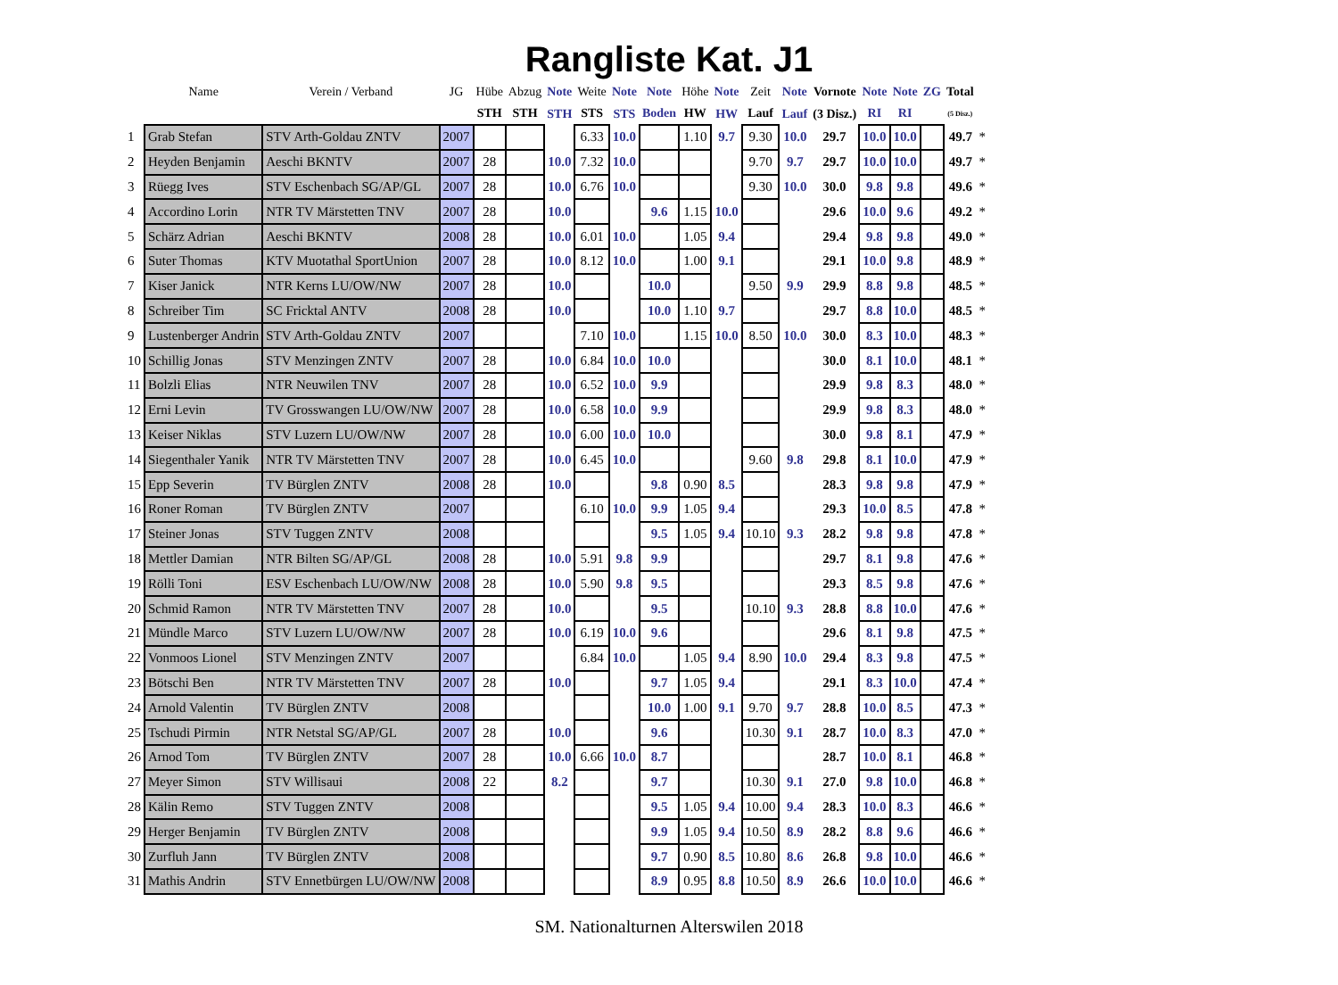Rangliste Kat. J1
| | Name | Verein / Verband | JG | Hübe | Abzug | Note | Weite | Note | Note | Höhe | Note | Zeit | Note | Vornote | Note | Note | ZG | Total | |
| --- | --- | --- | --- | --- | --- | --- | --- | --- | --- | --- | --- | --- | --- | --- | --- | --- | --- | --- | --- |
| | | | | STH | STH | STH | STS | STS | Boden | HW | HW | Lauf | Lauf | (3 Disz.) | RI | RI | | (5 Disz.) | |
| 1 | Grab Stefan | STV Arth-Goldau ZNTV | 2007 | | | | 6.33 | 10.0 | | 1.10 | 9.7 | 9.30 | 10.0 | 29.7 | 10.0 | 10.0 | | 49.7 | * |
| 2 | Heyden Benjamin | Aeschi BKNTV | 2007 | 28 | | 10.0 | 7.32 | 10.0 | | | | 9.70 | 9.7 | 29.7 | 10.0 | 10.0 | | 49.7 | * |
| 3 | Rüegg Ives | STV Eschenbach SG/AP/GL | 2007 | 28 | | 10.0 | 6.76 | 10.0 | | | | 9.30 | 10.0 | 30.0 | 9.8 | 9.8 | | 49.6 | * |
| 4 | Accordino Lorin | NTR TV Märstetten TNV | 2007 | 28 | | 10.0 | | | 9.6 | 1.15 | 10.0 | | | 29.6 | 10.0 | 9.6 | | 49.2 | * |
| 5 | Schärz Adrian | Aeschi BKNTV | 2008 | 28 | | 10.0 | 6.01 | 10.0 | | 1.05 | 9.4 | | | 29.4 | 9.8 | 9.8 | | 49.0 | * |
| 6 | Suter Thomas | KTV Muotathal SportUnion | 2007 | 28 | | 10.0 | 8.12 | 10.0 | | 1.00 | 9.1 | | | 29.1 | 10.0 | 9.8 | | 48.9 | * |
| 7 | Kiser Janick | NTR Kerns LU/OW/NW | 2007 | 28 | | 10.0 | | | 10.0 | | | 9.50 | 9.9 | 29.9 | 8.8 | 9.8 | | 48.5 | * |
| 8 | Schreiber Tim | SC Fricktal ANTV | 2008 | 28 | | 10.0 | | | 10.0 | 1.10 | 9.7 | | | 29.7 | 8.8 | 10.0 | | 48.5 | * |
| 9 | Lustenberger Andrin | STV Arth-Goldau ZNTV | 2007 | | | | 7.10 | 10.0 | | 1.15 | 10.0 | 8.50 | 10.0 | 30.0 | 8.3 | 10.0 | | 48.3 | * |
| 10 | Schillig Jonas | STV Menzingen ZNTV | 2007 | 28 | | 10.0 | 6.84 | 10.0 | 10.0 | | | | | 30.0 | 8.1 | 10.0 | | 48.1 | * |
| 11 | Bolzli Elias | NTR Neuwilen TNV | 2007 | 28 | | 10.0 | 6.52 | 10.0 | 9.9 | | | | | 29.9 | 9.8 | 8.3 | | 48.0 | * |
| 12 | Erni Levin | TV Grosswangen LU/OW/NW | 2007 | 28 | | 10.0 | 6.58 | 10.0 | 9.9 | | | | | 29.9 | 9.8 | 8.3 | | 48.0 | * |
| 13 | Keiser Niklas | STV Luzern LU/OW/NW | 2007 | 28 | | 10.0 | 6.00 | 10.0 | 10.0 | | | | | 30.0 | 9.8 | 8.1 | | 47.9 | * |
| 14 | Siegenthaler Yanik | NTR TV Märstetten TNV | 2007 | 28 | | 10.0 | 6.45 | 10.0 | | | | 9.60 | 9.8 | 29.8 | 8.1 | 10.0 | | 47.9 | * |
| 15 | Epp Severin | TV Bürglen ZNTV | 2008 | 28 | | 10.0 | | | 9.8 | 0.90 | 8.5 | | | 28.3 | 9.8 | 9.8 | | 47.9 | * |
| 16 | Roner Roman | TV Bürglen ZNTV | 2007 | | | | 6.10 | 10.0 | 9.9 | 1.05 | 9.4 | | | 29.3 | 10.0 | 8.5 | | 47.8 | * |
| 17 | Steiner Jonas | STV Tuggen ZNTV | 2008 | | | | | | 9.5 | 1.05 | 9.4 | 10.10 | 9.3 | 28.2 | 9.8 | 9.8 | | 47.8 | * |
| 18 | Mettler Damian | NTR Bilten SG/AP/GL | 2008 | 28 | | 10.0 | 5.91 | 9.8 | 9.9 | | | | | 29.7 | 8.1 | 9.8 | | 47.6 | * |
| 19 | Rölli Toni | ESV Eschenbach LU/OW/NW | 2008 | 28 | | 10.0 | 5.90 | 9.8 | 9.5 | | | | | 29.3 | 8.5 | 9.8 | | 47.6 | * |
| 20 | Schmid Ramon | NTR TV Märstetten TNV | 2007 | 28 | | 10.0 | | | 9.5 | | | 10.10 | 9.3 | 28.8 | 8.8 | 10.0 | | 47.6 | * |
| 21 | Mündle Marco | STV Luzern LU/OW/NW | 2007 | 28 | | 10.0 | 6.19 | 10.0 | 9.6 | | | | | 29.6 | 8.1 | 9.8 | | 47.5 | * |
| 22 | Vonmoos Lionel | STV Menzingen ZNTV | 2007 | | | | 6.84 | 10.0 | | 1.05 | 9.4 | 8.90 | 10.0 | 29.4 | 8.3 | 9.8 | | 47.5 | * |
| 23 | Bötschi Ben | NTR TV Märstetten TNV | 2007 | 28 | | 10.0 | | | 9.7 | 1.05 | 9.4 | | | 29.1 | 8.3 | 10.0 | | 47.4 | * |
| 24 | Arnold Valentin | TV Bürglen ZNTV | 2008 | | | | | | 10.0 | 1.00 | 9.1 | 9.70 | 9.7 | 28.8 | 10.0 | 8.5 | | 47.3 | * |
| 25 | Tschudi Pirmin | NTR Netstal SG/AP/GL | 2007 | 28 | | 10.0 | | | 9.6 | | | 10.30 | 9.1 | 28.7 | 10.0 | 8.3 | | 47.0 | * |
| 26 | Arnod Tom | TV Bürglen ZNTV | 2007 | 28 | | 10.0 | 6.66 | 10.0 | 8.7 | | | | | 28.7 | 10.0 | 8.1 | | 46.8 | * |
| 27 | Meyer Simon | STV Willisaui | 2008 | 22 | | 8.2 | | | 9.7 | | | 10.30 | 9.1 | 27.0 | 9.8 | 10.0 | | 46.8 | * |
| 28 | Kälin Remo | STV Tuggen ZNTV | 2008 | | | | | | 9.5 | 1.05 | 9.4 | 10.00 | 9.4 | 28.3 | 10.0 | 8.3 | | 46.6 | * |
| 29 | Herger Benjamin | TV Bürglen ZNTV | 2008 | | | | | | 9.9 | 1.05 | 9.4 | 10.50 | 8.9 | 28.2 | 8.8 | 9.6 | | 46.6 | * |
| 30 | Zurfluh Jann | TV Bürglen ZNTV | 2008 | | | | | | 9.7 | 0.90 | 8.5 | 10.80 | 8.6 | 26.8 | 9.8 | 10.0 | | 46.6 | * |
| 31 | Mathis Andrin | STV Ennetbürgen LU/OW/NW | 2008 | | | | | | 8.9 | 0.95 | 8.8 | 10.50 | 8.9 | 26.6 | 10.0 | 10.0 | | 46.6 | * |
SM. Nationalturnen Alterswilen 2018